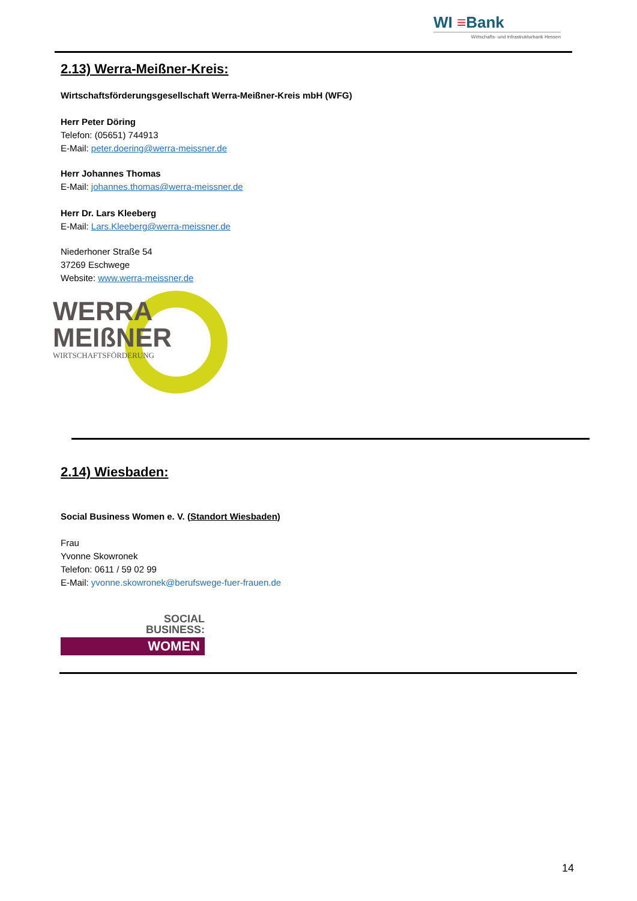WI ≡Bank
Wirtschafts- und Infrastrukturbank Hessen
2.13) Werra-Meißner-Kreis:
Wirtschaftsförderungsgesellschaft Werra-Meißner-Kreis mbH (WFG)
Herr Peter Döring
Telefon: (05651) 744913
E-Mail: peter.doering@werra-meissner.de
Herr Johannes Thomas
E-Mail: johannes.thomas@werra-meissner.de
Herr Dr. Lars Kleeberg
E-Mail: Lars.Kleeberg@werra-meissner.de
Niederhoner Straße 54
37269 Eschwege
Website: www.werra-meissner.de
WERRA
MEIßNER
WIRTSCHAFTSFÖRDERUNG
2.14) Wiesbaden:
Social Business Women e. V. (Standort Wiesbaden)
Frau
Yvonne Skowronek
Telefon: 0611 / 59 02 99
E-Mail: yvonne.skowronek@berufswege-fuer-frauen.de
SOCIAL
BUSINESS:
WOMEN
14